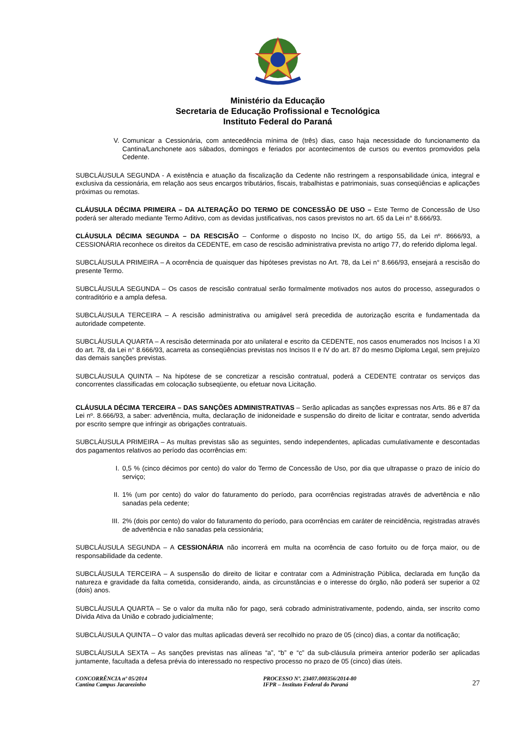Ministério da Educação
Secretaria de Educação Profissional e Tecnológica
Instituto Federal do Paraná
V. Comunicar a Cessionária, com antecedência mínima de (três) dias, caso haja necessidade do funcionamento da Cantina/Lanchonete aos sábados, domingos e feriados por acontecimentos de cursos ou eventos promovidos pela Cedente.
SUBCLÁUSULA SEGUNDA - A existência e atuação da fiscalização da Cedente não restringem a responsabilidade única, integral e exclusiva da cessionária, em relação aos seus encargos tributários, fiscais, trabalhistas e patrimoniais, suas conseqüências e aplicações próximas ou remotas.
CLÁUSULA DÉCIMA PRIMEIRA – DA ALTERAÇÃO DO TERMO DE CONCESSÃO DE USO – Este Termo de Concessão de Uso poderá ser alterado mediante Termo Aditivo, com as devidas justificativas, nos casos previstos no art. 65 da Lei n° 8.666/93.
CLÁUSULA DÉCIMA SEGUNDA – DA RESCISÃO – Conforme o disposto no Inciso IX, do artigo 55, da Lei nº. 8666/93, a CESSIONÁRIA reconhece os direitos da CEDENTE, em caso de rescisão administrativa prevista no artigo 77, do referido diploma legal.
SUBCLÁUSULA PRIMEIRA – A ocorrência de quaisquer das hipóteses previstas no Art. 78, da Lei n° 8.666/93, ensejará a rescisão do presente Termo.
SUBCLÁUSULA SEGUNDA – Os casos de rescisão contratual serão formalmente motivados nos autos do processo, assegurados o contraditório e a ampla defesa.
SUBCLÁUSULA TERCEIRA – A rescisão administrativa ou amigável será precedida de autorização escrita e fundamentada da autoridade competente.
SUBCLÁUSULA QUARTA – A rescisão determinada por ato unilateral e escrito da CEDENTE, nos casos enumerados nos Incisos I a XI do art. 78, da Lei n° 8.666/93, acarreta as conseqüências previstas nos Incisos II e IV do art. 87 do mesmo Diploma Legal, sem prejuízo das demais sanções previstas.
SUBCLÁUSULA QUINTA – Na hipótese de se concretizar a rescisão contratual, poderá a CEDENTE contratar os serviços das concorrentes classificadas em colocação subseqüente, ou efetuar nova Licitação.
CLÁUSULA DÉCIMA TERCEIRA – DAS SANÇÕES ADMINISTRATIVAS – Serão aplicadas as sanções expressas nos Arts. 86 e 87 da Lei nº. 8.666/93, a saber: advertência, multa, declaração de inidoneidade e suspensão do direito de licitar e contratar, sendo advertida por escrito sempre que infringir as obrigações contratuais.
SUBCLÁUSULA PRIMEIRA – As multas previstas são as seguintes, sendo independentes, aplicadas cumulativamente e descontadas dos pagamentos relativos ao período das ocorrências em:
I. 0,5 % (cinco décimos por cento) do valor do Termo de Concessão de Uso, por dia que ultrapasse o prazo de início do serviço;
II. 1% (um por cento) do valor do faturamento do período, para ocorrências registradas através de advertência e não sanadas pela cedente;
III. 2% (dois por cento) do valor do faturamento do período, para ocorrências em caráter de reincidência, registradas através de advertência e não sanadas pela cessionária;
SUBCLÁUSULA SEGUNDA – A CESSIONÁRIA não incorrerá em multa na ocorrência de caso fortuito ou de força maior, ou de responsabilidade da cedente.
SUBCLÁUSULA TERCEIRA – A suspensão do direito de licitar e contratar com a Administração Pública, declarada em função da natureza e gravidade da falta cometida, considerando, ainda, as circunstâncias e o interesse do órgão, não poderá ser superior a 02 (dois) anos.
SUBCLÁUSULA QUARTA – Se o valor da multa não for pago, será cobrado administrativamente, podendo, ainda, ser inscrito como Dívida Ativa da União e cobrado judicialmente;
SUBCLÁUSULA QUINTA – O valor das multas aplicadas deverá ser recolhido no prazo de 05 (cinco) dias, a contar da notificação;
SUBCLÁUSULA SEXTA – As sanções previstas nas alíneas “a”, “b” e “c” da sub-cláusula primeira anterior poderão ser aplicadas juntamente, facultada a defesa prévia do interessado no respectivo processo no prazo de 05 (cinco) dias úteis.
CONCORRÊNCIA nº 05/2014
Cantina Campus Jacarezinho
PROCESSO Nº. 23407.000356/2014-80
IFPR – Instituto Federal do Paraná
27